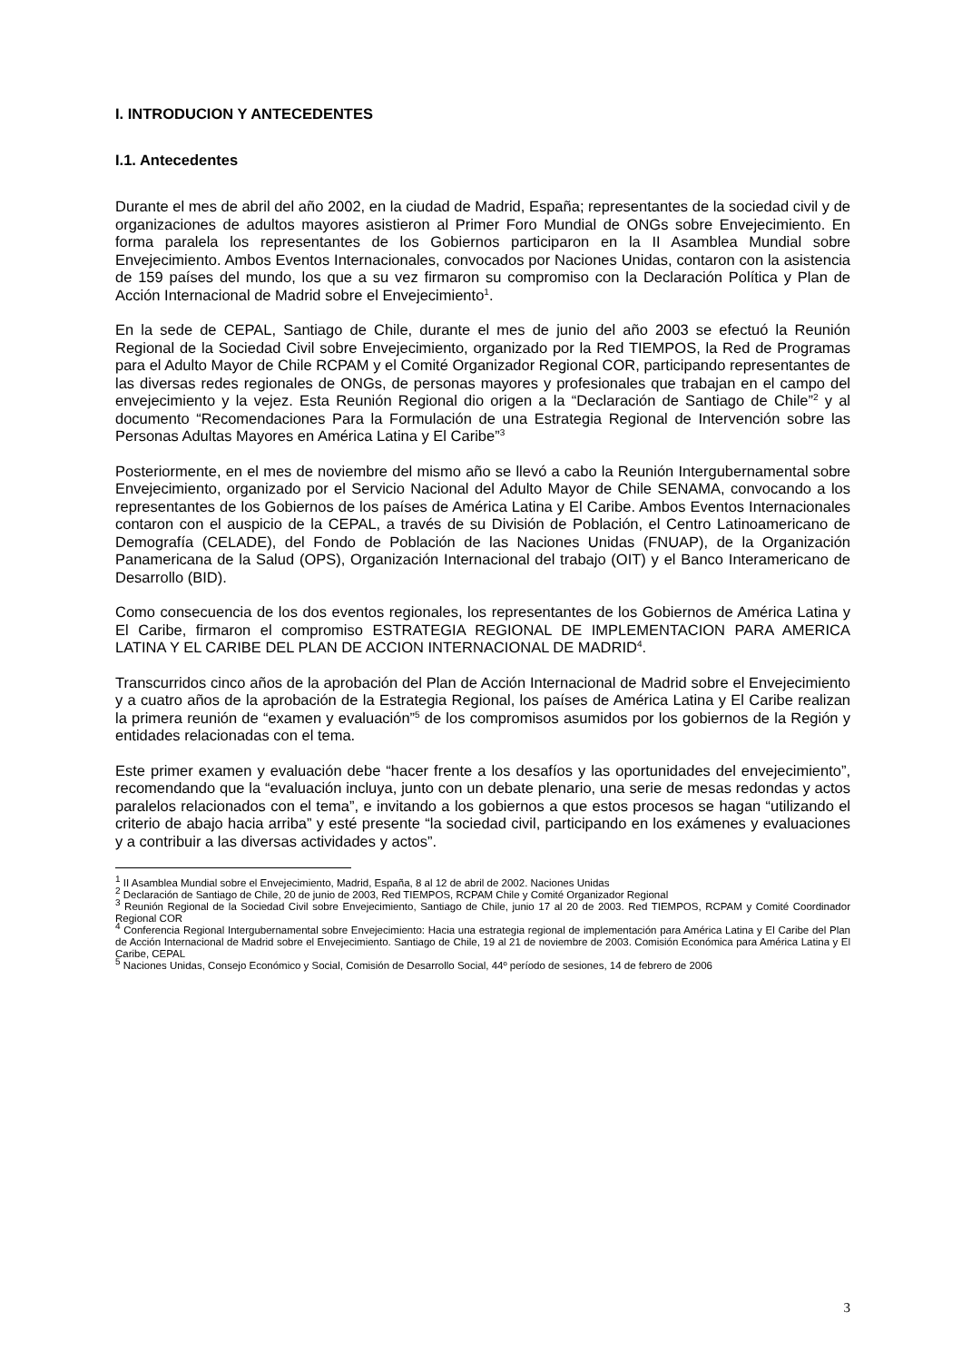I. INTRODUCION Y ANTECEDENTES
I.1. Antecedentes
Durante el mes de abril del año 2002, en la ciudad de Madrid, España; representantes de la sociedad civil y de organizaciones de adultos mayores asistieron al Primer Foro Mundial de ONGs sobre Envejecimiento. En forma paralela los representantes de los Gobiernos participaron en la II Asamblea Mundial sobre Envejecimiento. Ambos Eventos Internacionales, convocados por Naciones Unidas, contaron con la asistencia de 159 países del mundo, los que a su vez firmaron su compromiso con la Declaración Política y Plan de Acción Internacional de Madrid sobre el Envejecimiento<sup>1</sup>.
En la sede de CEPAL, Santiago de Chile, durante el mes de junio del año 2003 se efectuó la Reunión Regional de la Sociedad Civil sobre Envejecimiento, organizado por la Red TIEMPOS, la Red de Programas para el Adulto Mayor de Chile RCPAM y el Comité Organizador Regional COR, participando representantes de las diversas redes regionales de ONGs, de personas mayores y profesionales que trabajan en el campo del envejecimiento y la vejez. Esta Reunión Regional dio origen a la “Declaración de Santiago de Chile”<sup>2</sup> y al documento “Recomendaciones Para la Formulación de una Estrategia Regional de Intervención sobre las Personas Adultas Mayores en América Latina y El Caribe”<sup>3</sup>
Posteriormente, en el mes de noviembre del mismo año se llevó a cabo la Reunión Intergubernamental sobre Envejecimiento, organizado por el Servicio Nacional del Adulto Mayor de Chile SENAMA, convocando a los representantes de los Gobiernos de los países de América Latina y El Caribe. Ambos Eventos Internacionales contaron con el auspicio de la CEPAL, a través de su División de Población, el Centro Latinoamericano de Demografía (CELADE), del Fondo de Población de las Naciones Unidas (FNUAP), de la Organización Panamericana de la Salud (OPS), Organización Internacional del trabajo (OIT) y el Banco Interamericano de Desarrollo (BID).
Como consecuencia de los dos eventos regionales, los representantes de los Gobiernos de América Latina y El Caribe, firmaron el compromiso ESTRATEGIA REGIONAL DE IMPLEMENTACION PARA AMERICA LATINA Y EL CARIBE DEL PLAN DE ACCION INTERNACIONAL DE MADRID<sup>4</sup>.
Transcurridos cinco años de la aprobación del Plan de Acción Internacional de Madrid sobre el Envejecimiento y a cuatro años de la aprobación de la Estrategia Regional, los países de América Latina y El Caribe realizan la primera reunión de “examen y evaluación”<sup>5</sup> de los compromisos asumidos por los gobiernos de la Región y entidades relacionadas con el tema.
Este primer examen y evaluación debe “hacer frente a los desafíos y las oportunidades del envejecimiento”, recomendando que la “evaluación incluya, junto con un debate plenario, una serie de mesas redondas y actos paralelos relacionados con el tema”, e invitando a los gobiernos a que estos procesos se hagan “utilizando el criterio de abajo hacia arriba” y esté presente “la sociedad civil, participando en los exámenes y evaluaciones y a contribuir a las diversas actividades y actos”.
<sup>1</sup> II Asamblea Mundial sobre el Envejecimiento, Madrid, España, 8 al 12 de abril de 2002. Naciones Unidas
<sup>2</sup> Declaración de Santiago de Chile, 20 de junio de 2003, Red TIEMPOS, RCPAM Chile y Comité Organizador Regional
<sup>3</sup> Reunión Regional de la Sociedad Civil sobre Envejecimiento, Santiago de Chile, junio 17 al 20 de 2003. Red TIEMPOS, RCPAM y Comité Coordinador Regional COR
<sup>4</sup> Conferencia Regional Intergubernamental sobre Envejecimiento: Hacia una estrategia regional de implementación para América Latina y El Caribe del Plan de Acción Internacional de Madrid sobre el Envejecimiento. Santiago de Chile, 19 al 21 de noviembre de 2003. Comisión Económica para América Latina y El Caribe, CEPAL
<sup>5</sup> Naciones Unidas, Consejo Económico y Social, Comisión de Desarrollo Social, 44º período de sesiones, 14 de febrero de 2006
3